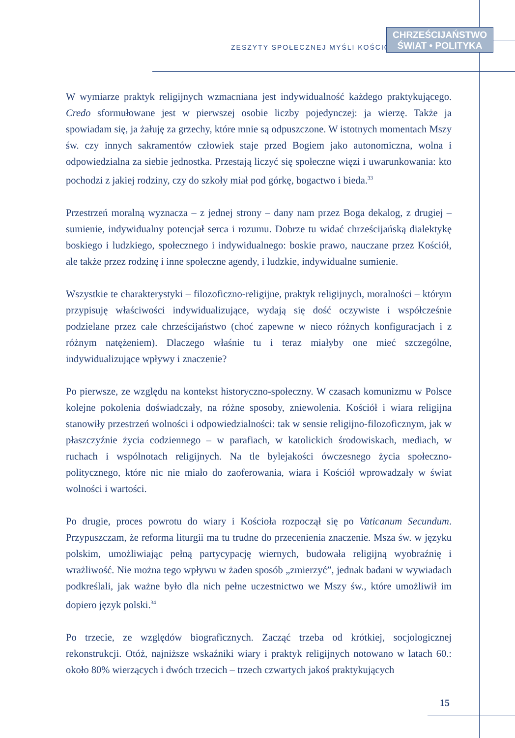ZESZYTY SPOŁECZNEJ MYŚLI KOŚCIOŁA
CHRZEŚCIJAŃSTWO
ŚWIAT • POLITYKA
W wymiarze praktyk religijnych wzmacniana jest indywidualność każdego praktykującego. Credo sformułowane jest w pierwszej osobie liczby pojedynczej: ja wierzę. Także ja spowiadam się, ja żałuję za grzechy, które mnie są odpuszczone. W istotnych momentach Mszy św. czy innych sakramentów człowiek staje przed Bogiem jako autonomiczna, wolna i odpowiedzialna za siebie jednostka. Przestają liczyć się społeczne więzi i uwarunkowania: kto pochodzi z jakiej rodziny, czy do szkoły miał pod górkę, bogactwo i bieda.<sup>33</sup>
Przestrzeń moralną wyznacza – z jednej strony – dany nam przez Boga dekalog, z drugiej – sumienie, indywidualny potencjał serca i rozumu. Dobrze tu widać chrześcijańską dialektykę boskiego i ludzkiego, społecznego i indywidualnego: boskie prawo, nauczane przez Kościół, ale także przez rodzinę i inne społeczne agendy, i ludzkie, indywidualne sumienie.
Wszystkie te charakterystyki – filozoficzno-religijne, praktyk religijnych, moralności – którym przypisuję właściwości indywidualizujące, wydają się dość oczywiste i współcześnie podzielane przez całe chrześcijaństwo (choć zapewne w nieco różnych konfiguracjach i z różnym natężeniem). Dlaczego właśnie tu i teraz miałyby one mieć szczególne, indywidualizujące wpływy i znaczenie?
Po pierwsze, ze względu na kontekst historyczno-społeczny. W czasach komunizmu w Polsce kolejne pokolenia doświadczały, na różne sposoby, zniewolenia. Kościół i wiara religijna stanowiły przestrzeń wolności i odpowiedzialności: tak w sensie religijno-filozoficznym, jak w płaszczyźnie życia codziennego – w parafiach, w katolickich środowiskach, mediach, w ruchach i wspólnotach religijnych. Na tle bylejakości ówczesnego życia społeczno-politycznego, które nic nie miało do zaoferowania, wiara i Kościół wprowadzały w świat wolności i wartości.
Po drugie, proces powrotu do wiary i Kościoła rozpoczął się po Vaticanum Secundum. Przypuszczam, że reforma liturgii ma tu trudne do przecenienia znaczenie. Msza św. w języku polskim, umożliwiając pełną partycypację wiernych, budowała religijną wyobraźnię i wrażliwość. Nie można tego wpływu w żaden sposób „zmierzyć”, jednak badani w wywiadach podkreślali, jak ważne było dla nich pełne uczestnictwo we Mszy św., które umożliwił im dopiero język polski.<sup>34</sup>
Po trzecie, ze względów biograficznych. Zacząć trzeba od krótkiej, socjologicznej rekonstrukcji. Otóż, najniższe wskaźniki wiary i praktyk religijnych notowano w latach 60.: około 80% wierzących i dwóch trzecich – trzech czwartych jakoś praktykujących
15